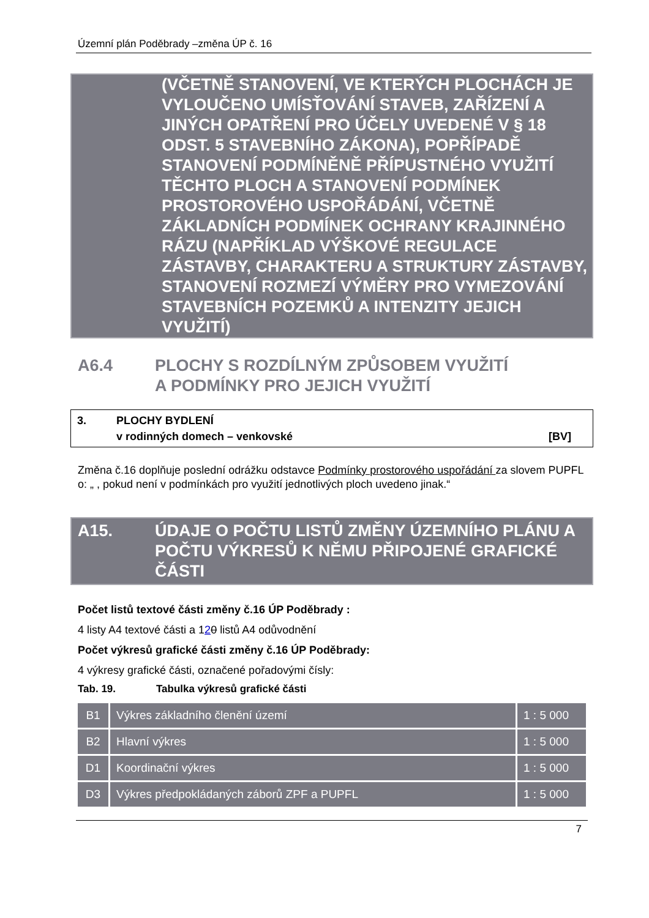Územní plán Poděbrady –změna ÚP č. 16
(VČETNĚ STANOVENÍ, VE KTERÝCH PLOCHÁCH JE VYLOUČENO UMÍSŤOVÁNÍ STAVEB, ZAŘÍZENÍ A JINÝCH OPATŘENÍ PRO ÚČELY UVEDENÉ V § 18 ODST. 5 STAVEBNÍHO ZÁKONA), POPŘÍPADĚ STANOVENÍ PODMÍNĚNĚ PŘÍPUSTNÉHO VYUŽITÍ TĚCHTO PLOCH A STANOVENÍ PODMÍNEK PROSTOROVÉHO USPOŘÁDÁNÍ, VČETNĚ ZÁKLADNÍCH PODMÍNEK OCHRANY KRAJINNÉHO RÁZU (NAPŘÍKLAD VÝŠKOVÉ REGULACE ZÁSTAVBY, CHARAKTERU A STRUKTURY ZÁSTAVBY, STANOVENÍ ROZMEZÍ VÝMĚRY PRO VYMEZOVÁNÍ STAVEBNÍCH POZEMKŮ A INTENZITY JEJICH VYUŽITÍ)
A6.4 PLOCHY S ROZDÍLNÝM ZPŮSOBEM VYUŽITÍ
A PODMÍNKY PRO JEJICH VYUŽITÍ
3. PLOCHY BYDLENÍ
v rodinných domech – venkovské [BV]
Změna č.16 doplňuje poslední odrážku odstavce Podmínky prostorového uspořádání za slovem PUPFL o: „ , pokud není v podmínkách pro využití jednotlivých ploch uvedeno jinak.“
A15. ÚDAJE O POČTU LISTŮ ZMĚNY ÚZEMNÍHO PLÁNU A POČTU VÝKRESŮ K NĚMU PŘIPOJENÉ GRAFICKÉ ČÁSTI
Počet listů textové části změny č.16 ÚP Poděbrady :
4 listy A4 textové části a 120 listů A4 odůvodnění
Počet výkresů grafické části změny č.16 ÚP Poděbrady:
4 výkresy grafické části, označené pořadovými čísly:
Tab. 19. Tabulka výkresů grafické části
| B1 | Výkres základního členění území | 1 : 5 000 |
| B2 | Hlavní výkres | 1 : 5 000 |
| D1 | Koordinační výkres | 1 : 5 000 |
| D3 | Výkres předpokládaných záborů ZPF a PUPFL | 1 : 5 000 |
7